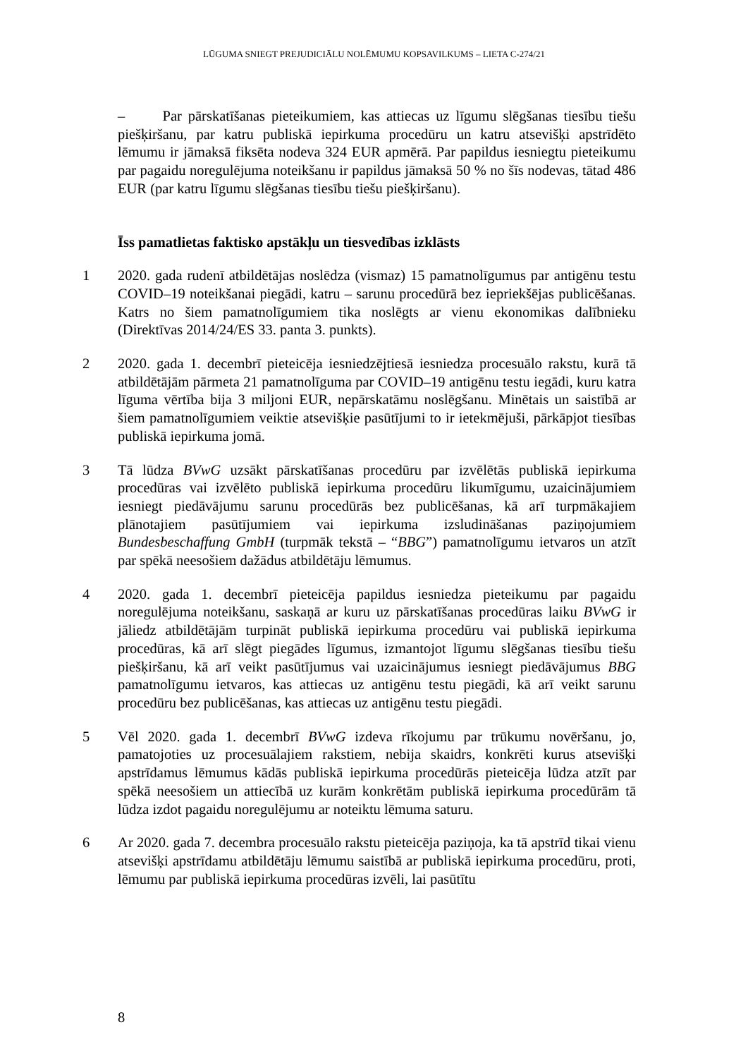LŪGUMA SNIEGT PREJUDICIĀLU NOLĒMUMU KOPSAVILKUMS – LIETA C-274/21
– Par pārskatīšanas pieteikumiem, kas attiecas uz līgumu slēgšanas tiesību tiešu piešķiršanu, par katru publiskā iepirkuma procedūru un katru atsevišķi apstrīdēto lēmumu ir jāmaksā fiksēta nodeva 324 EUR apmērā. Par papildus iesniegtu pieteikumu par pagaidu noregulējuma noteikšanu ir papildus jāmaksā 50 % no šīs nodevas, tātad 486 EUR (par katru līgumu slēgšanas tiesību tiešu piešķiršanu).
Īss pamatlietas faktisko apstākļu un tiesvedības izklāsts
1 2020. gada rudenī atbildētājas noslēdza (vismaz) 15 pamatnolīgumus par antigēnu testu COVID–19 noteikšanai piegādi, katru – sarunu procedūrā bez iepriekšējas publicēšanas. Katrs no šiem pamatnolīgumiem tika noslēgts ar vienu ekonomikas dalībnieku (Direktīvas 2014/24/ES 33. panta 3. punkts).
2 2020. gada 1. decembrī pieteicēja iesniedzējtiesā iesniedza procesuālo rakstu, kurā tā atbildētājām pārmeta 21 pamatnolīguma par COVID–19 antigēnu testu iegādi, kuru katra līguma vērtība bija 3 miljoni EUR, nepārskatāmu noslēgšanu. Minētais un saistībā ar šiem pamatnolīgumiem veiktie atsevišķie pasūtījumi to ir ietekmējuši, pārkāpjot tiesības publiskā iepirkuma jomā.
3 Tā lūdza BVwG uzsākt pārskatīšanas procedūru par izvēlētās publiskā iepirkuma procedūras vai izvēlēto publiskā iepirkuma procedūru likumīgumu, uzaicinājumiem iesniegt piedāvājumu sarunu procedūrās bez publicēšanas, kā arī turpmākajiem plānotajiem pasūtījumiem vai iepirkuma izsludināšanas paziņojumiem Bundesbeschaffung GmbH (turpmāk tekstā – “BBG”) pamatnolīgumu ietvaros un atzīt par spēkā neesošiem dažādus atbildētāju lēmumus.
4 2020. gada 1. decembrī pieteicēja papildus iesniedza pieteikumu par pagaidu noregulējuma noteikšanu, saskaņā ar kuru uz pārskatīšanas procedūras laiku BVwG ir jāliedz atbildētājām turpināt publiskā iepirkuma procedūru vai publiskā iepirkuma procedūras, kā arī slēgt piegādes līgumus, izmantojot līgumu slēgšanas tiesību tiešu piešķiršanu, kā arī veikt pasūtījumus vai uzaicinājumus iesniegt piedāvājumus BBG pamatnolīgumu ietvaros, kas attiecas uz antigēnu testu piegādi, kā arī veikt sarunu procedūru bez publicēšanas, kas attiecas uz antigēnu testu piegādi.
5 Vēl 2020. gada 1. decembrī BVwG izdeva rīkojumu par trūkumu novēršanu, jo, pamatojoties uz procesuālajiem rakstiem, nebija skaidrs, konkrēti kurus atsevišķi apstrīdamus lēmumus kādās publiskā iepirkuma procedūrās pieteicēja lūdza atzīt par spēkā neesošiem un attiecībā uz kurām konkrētām publiskā iepirkuma procedūrām tā lūdza izdot pagaidu noregulējumu ar noteiktu lēmuma saturu.
6 Ar 2020. gada 7. decembra procesuālo rakstu pieteicēja paziņoja, ka tā apstrīd tikai vienu atsevišķi apstrīdamu atbildētāju lēmumu saistībā ar publiskā iepirkuma procedūru, proti, lēmumu par publiskā iepirkuma procedūras izvēli, lai pasūtītu
8